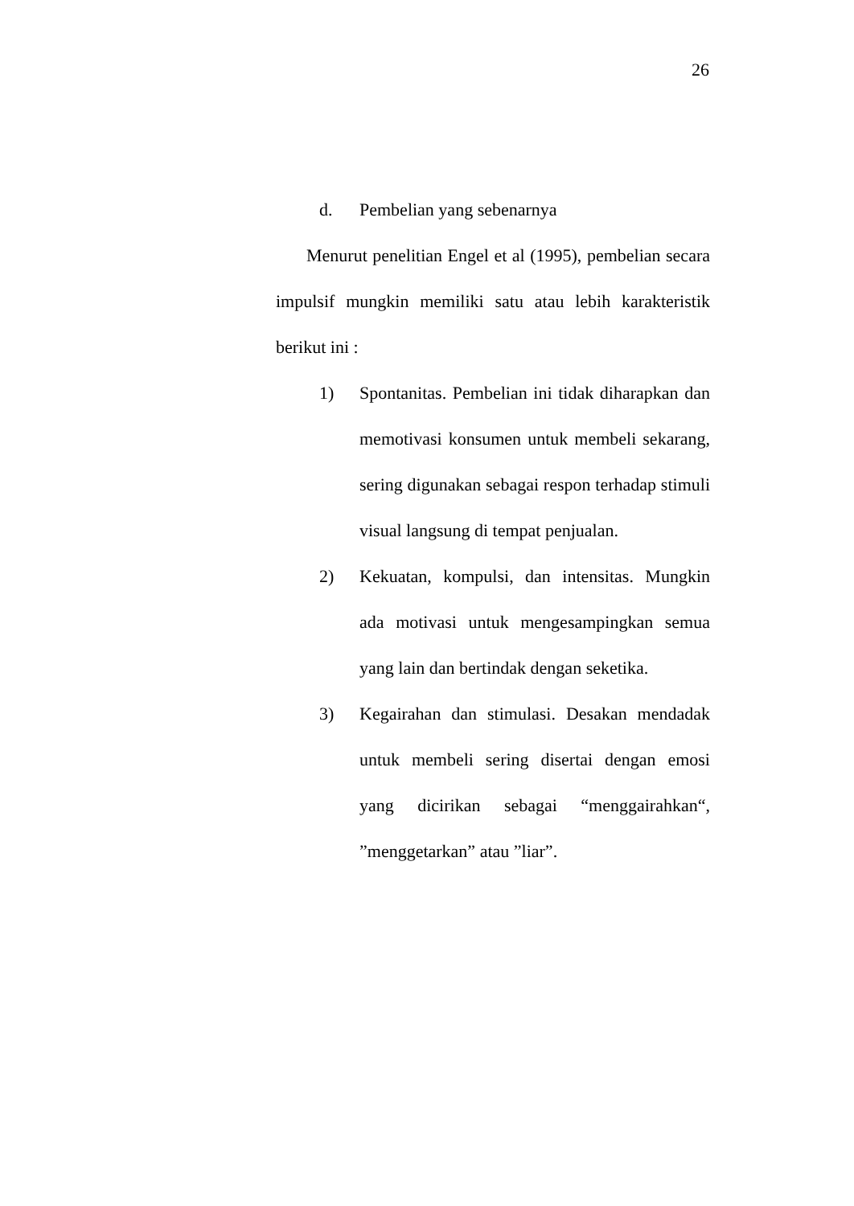26
d. Pembelian yang sebenarnya
Menurut penelitian Engel et al (1995), pembelian secara impulsif mungkin memiliki satu atau lebih karakteristik berikut ini :
1) Spontanitas. Pembelian ini tidak diharapkan dan memotivasi konsumen untuk membeli sekarang, sering digunakan sebagai respon terhadap stimuli visual langsung di tempat penjualan.
2) Kekuatan, kompulsi, dan intensitas. Mungkin ada motivasi untuk mengesampingkan semua yang lain dan bertindak dengan seketika.
3) Kegairahan dan stimulasi. Desakan mendadak untuk membeli sering disertai dengan emosi yang dicirikan sebagai “menggairahkan“, ”menggetarkan” atau ”liar”.